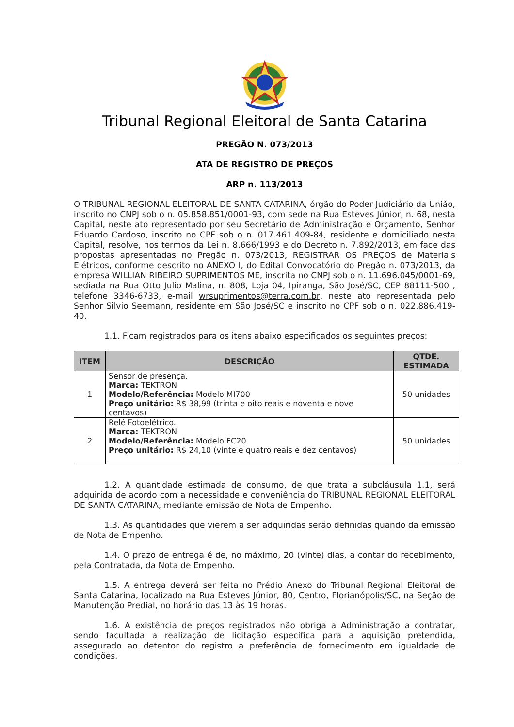Tribunal Regional Eleitoral de Santa Catarina
PREGÃO N. 073/2013
ATA DE REGISTRO DE PREÇOS
ARP n. 113/2013
O TRIBUNAL REGIONAL ELEITORAL DE SANTA CATARINA, órgão do Poder Judiciário da União, inscrito no CNPJ sob o n. 05.858.851/0001-93, com sede na Rua Esteves Júnior, n. 68, nesta Capital, neste ato representado por seu Secretário de Administração e Orçamento, Senhor Eduardo Cardoso, inscrito no CPF sob o n. 017.461.409-84, residente e domiciliado nesta Capital, resolve, nos termos da Lei n. 8.666/1993 e do Decreto n. 7.892/2013, em face das propostas apresentadas no Pregão n. 073/2013, REGISTRAR OS PREÇOS de Materiais Elétricos, conforme descrito no ANEXO I, do Edital Convocatório do Pregão n. 073/2013, da empresa WILLIAN RIBEIRO SUPRIMENTOS ME, inscrita no CNPJ sob o n. 11.696.045/0001-69, sediada na Rua Otto Julio Malina, n. 808, Loja 04, Ipiranga, São José/SC, CEP 88111-500 , telefone 3346-6733, e-mail wrsuprimentos@terra.com.br, neste ato representada pelo Senhor Silvio Seemann, residente em São José/SC e inscrito no CPF sob o n. 022.886.419-40.
1.1. Ficam registrados para os itens abaixo especificados os seguintes preços:
| ITEM | DESCRIÇÃO | QTDE. ESTIMADA |
| --- | --- | --- |
| 1 | Sensor de presença. Marca: TEKTRON Modelo/Referência: Modelo MI700 Preço unitário: R$ 38,99 (trinta e oito reais e noventa e nove centavos) | 50 unidades |
| 2 | Relé Fotoelétrico. Marca: TEKTRON Modelo/Referência: Modelo FC20 Preço unitário: R$ 24,10 (vinte e quatro reais e dez centavos) | 50 unidades |
1.2. A quantidade estimada de consumo, de que trata a subcláusula 1.1, será adquirida de acordo com a necessidade e conveniência do TRIBUNAL REGIONAL ELEITORAL DE SANTA CATARINA, mediante emissão de Nota de Empenho.
1.3. As quantidades que vierem a ser adquiridas serão definidas quando da emissão de Nota de Empenho.
1.4. O prazo de entrega é de, no máximo, 20 (vinte) dias, a contar do recebimento, pela Contratada, da Nota de Empenho.
1.5. A entrega deverá ser feita no Prédio Anexo do Tribunal Regional Eleitoral de Santa Catarina, localizado na Rua Esteves Júnior, 80, Centro, Florianópolis/SC, na Seção de Manutenção Predial, no horário das 13 às 19 horas.
1.6. A existência de preços registrados não obriga a Administração a contratar, sendo facultada a realização de licitação específica para a aquisição pretendida, assegurado ao detentor do registro a preferência de fornecimento em igualdade de condições.